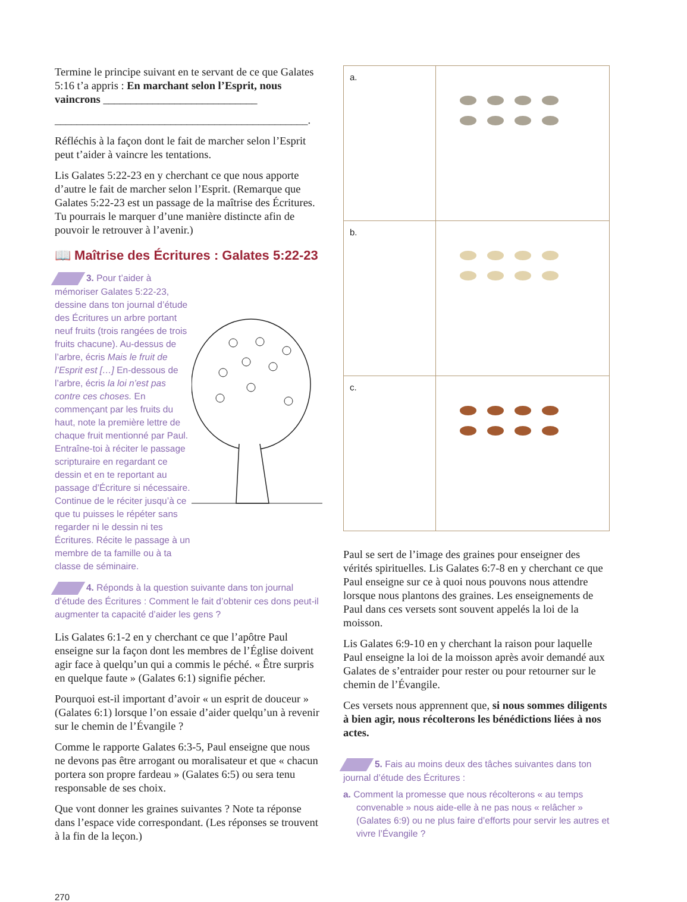Termine le principe suivant en te servant de ce que Galates 5:16 t’a appris : En marchant selon l’Esprit, nous vaincrons ____________________________
______________________________________________.
Réfléchis à la façon dont le fait de marcher selon l’Esprit peut t’aider à vaincre les tentations.
Lis Galates 5:22-23 en y cherchant ce que nous apporte d’autre le fait de marcher selon l’Esprit. (Remarque que Galates 5:22-23 est un passage de la maîtrise des Écritures. Tu pourrais le marquer d’une manière distincte afin de pouvoir le retrouver à l’avenir.)
📖 Maîtrise des Écritures : Galates 5:22-23
3. Pour t’aider à mémoriser Galates 5:22-23, dessine dans ton journal d’étude des Écritures un arbre portant neuf fruits (trois rangées de trois fruits chacune). Au-dessus de l’arbre, écris Mais le fruit de l’Esprit est […] En-dessous de l’arbre, écris la loi n’est pas contre ces choses. En commençant par les fruits du haut, note la première lettre de chaque fruit mentionné par Paul. Entraîne-toi à réciter le passage scripturaire en regardant ce dessin et en te reportant au passage d’Écriture si nécessaire. Continue de le réciter jusqu’à ce que tu puisses le répéter sans regarder ni le dessin ni tes Écritures. Récite le passage à un membre de ta famille ou à ta classe de séminaire.
4. Réponds à la question suivante dans ton journal d’étude des Écritures : Comment le fait d’obtenir ces dons peut-il augmenter ta capacité d’aider les gens ?
Lis Galates 6:1-2 en y cherchant ce que l’apôtre Paul enseigne sur la façon dont les membres de l’Église doivent agir face à quelqu’un qui a commis le péché. « Être surpris en quelque faute » (Galates 6:1) signifie pécher.
Pourquoi est-il important d’avoir « un esprit de douceur » (Galates 6:1) lorsque l’on essaie d’aider quelqu’un à revenir sur le chemin de l’Évangile ?
Comme le rapporte Galates 6:3-5, Paul enseigne que nous ne devons pas être arrogant ou moralisateur et que « chacun portera son propre fardeau » (Galates 6:5) ou sera tenu responsable de ses choix.
Que vont donner les graines suivantes ? Note ta réponse dans l’espace vide correspondant. (Les réponses se trouvent à la fin de la leçon.)
| a. | |
| b. | |
| c. | |
Paul se sert de l’image des graines pour enseigner des vérités spirituelles. Lis Galates 6:7-8 en y cherchant ce que Paul enseigne sur ce à quoi nous pouvons nous attendre lorsque nous plantons des graines. Les enseignements de Paul dans ces versets sont souvent appelés la loi de la moisson.
Lis Galates 6:9-10 en y cherchant la raison pour laquelle Paul enseigne la loi de la moisson après avoir demandé aux Galates de s’entraider pour rester ou pour retourner sur le chemin de l’Évangile.
Ces versets nous apprennent que, si nous sommes diligents à bien agir, nous récolterons les bénédictions liées à nos actes.
5. Fais au moins deux des tâches suivantes dans ton journal d’étude des Écritures :
a. Comment la promesse que nous récolterons « au temps convenable » nous aide-elle à ne pas nous « relâcher » (Galates 6:9) ou ne plus faire d’efforts pour servir les autres et vivre l’Évangile ?
270